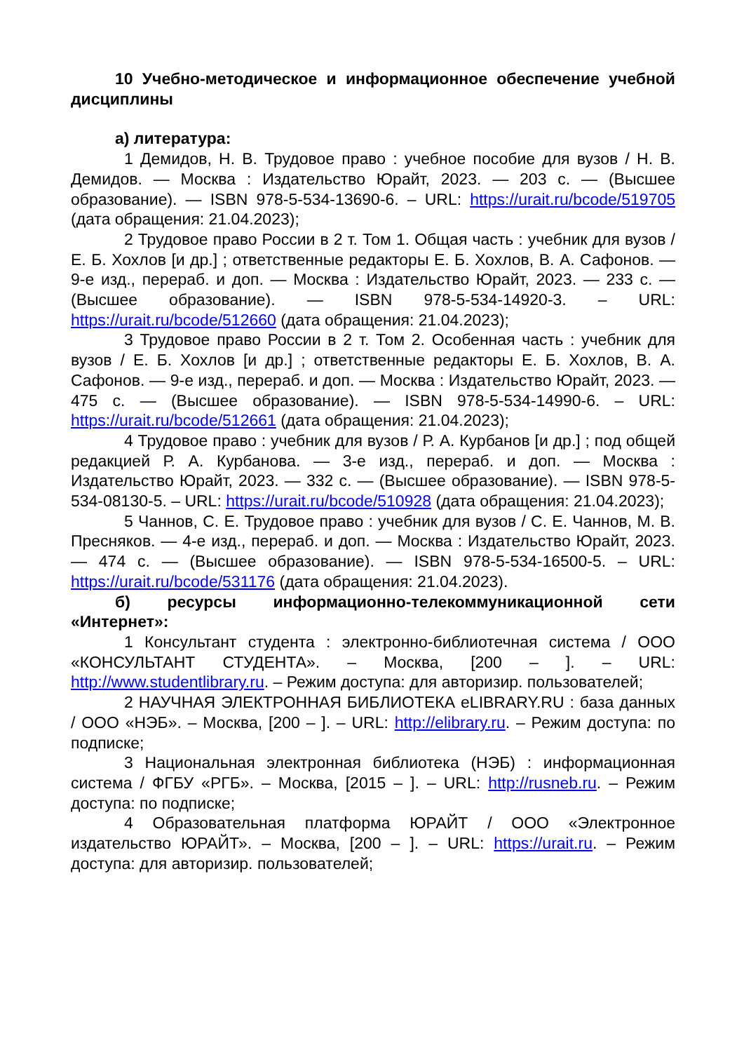10 Учебно-методическое и информационное обеспечение учебной дисциплины
а) литература:
1 Демидов, Н. В. Трудовое право : учебное пособие для вузов / Н. В. Демидов. — Москва : Издательство Юрайт, 2023. — 203 с. — (Высшее образование). — ISBN 978-5-534-13690-6. – URL: https://urait.ru/bcode/519705 (дата обращения: 21.04.2023);
2 Трудовое право России в 2 т. Том 1. Общая часть : учебник для вузов / Е. Б. Хохлов [и др.] ; ответственные редакторы Е. Б. Хохлов, В. А. Сафонов. — 9-е изд., перераб. и доп. — Москва : Издательство Юрайт, 2023. — 233 с. — (Высшее образование). — ISBN 978-5-534-14920-3. – URL: https://urait.ru/bcode/512660 (дата обращения: 21.04.2023);
3 Трудовое право России в 2 т. Том 2. Особенная часть : учебник для вузов / Е. Б. Хохлов [и др.] ; ответственные редакторы Е. Б. Хохлов, В. А. Сафонов. — 9-е изд., перераб. и доп. — Москва : Издательство Юрайт, 2023. — 475 с. — (Высшее образование). — ISBN 978-5-534-14990-6. – URL: https://urait.ru/bcode/512661 (дата обращения: 21.04.2023);
4 Трудовое право : учебник для вузов / Р. А. Курбанов [и др.] ; под общей редакцией Р. А. Курбанова. — 3-е изд., перераб. и доп. — Москва : Издательство Юрайт, 2023. — 332 с. — (Высшее образование). — ISBN 978-5-534-08130-5. – URL: https://urait.ru/bcode/510928 (дата обращения: 21.04.2023);
5 Чаннов, С. Е. Трудовое право : учебник для вузов / С. Е. Чаннов, М. В. Пресняков. — 4-е изд., перераб. и доп. — Москва : Издательство Юрайт, 2023. — 474 с. — (Высшее образование). — ISBN 978-5-534-16500-5. – URL: https://urait.ru/bcode/531176 (дата обращения: 21.04.2023).
б) ресурсы информационно-телекоммуникационной сети «Интернет»:
1 Консультант студента : электронно-библиотечная система / ООО «КОНСУЛЬТАНТ СТУДЕНТА». – Москва, [200 – ]. – URL: http://www.studentlibrary.ru. – Режим доступа: для авторизир. пользователей;
2 НАУЧНАЯ ЭЛЕКТРОННАЯ БИБЛИОТЕКА eLIBRARY.RU : база данных / ООО «НЭБ». – Москва, [200 – ]. – URL: http://elibrary.ru. – Режим доступа: по подписке;
3 Национальная электронная библиотека (НЭБ) : информационная система / ФГБУ «РГБ». – Москва, [2015 – ]. – URL: http://rusneb.ru. – Режим доступа: по подписке;
4 Образовательная платформа ЮРАЙТ / ООО «Электронное издательство ЮРАЙТ». – Москва, [200 – ]. – URL: https://urait.ru. – Режим доступа: для авторизир. пользователей;